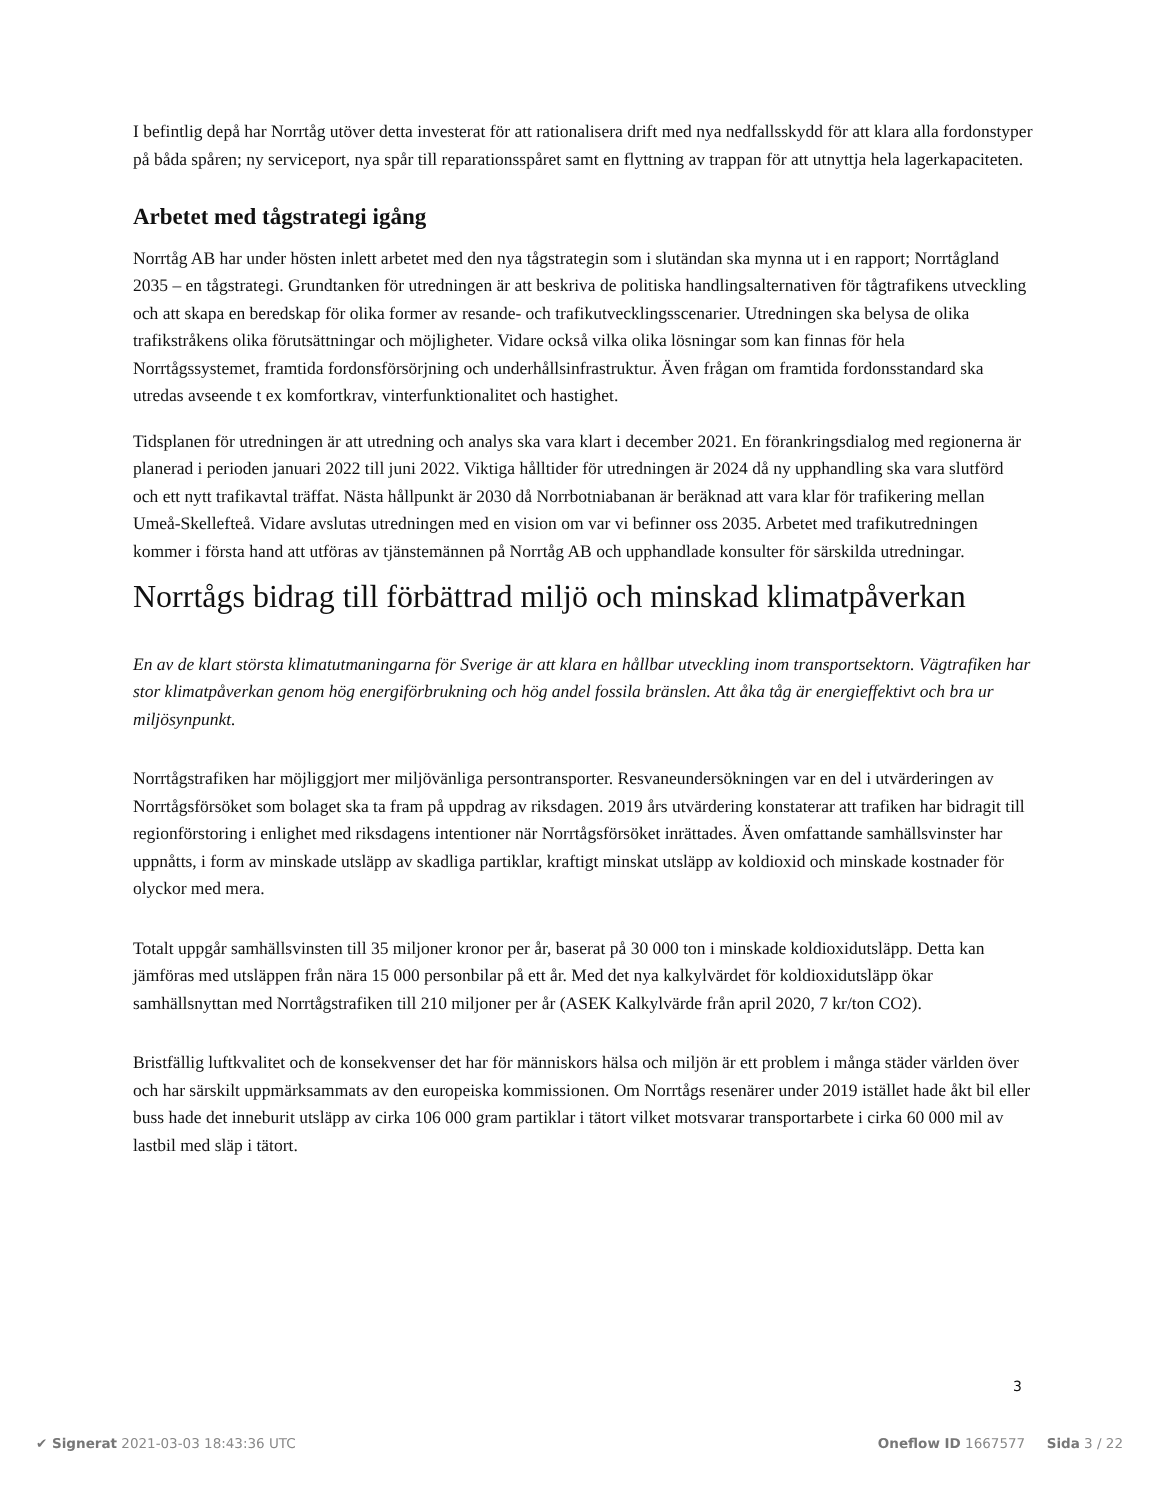I befintlig depå har Norrtåg utöver detta investerat för att rationalisera drift med nya nedfallsskydd för att klara alla fordonstyper på båda spåren; ny serviceport, nya spår till reparationsspåret samt en flyttning av trappan för att utnyttja hela lagerkapaciteten.
Arbetet med tågstrategi igång
Norrtåg AB har under hösten inlett arbetet med den nya tågstrategin som i slutändan ska mynna ut i en rapport; Norrtågland 2035 – en tågstrategi. Grundtanken för utredningen är att beskriva de politiska handlingsalternativen för tågtrafikens utveckling och att skapa en beredskap för olika former av resande- och trafikutvecklingsscenarier. Utredningen ska belysa de olika trafikstråkens olika förutsättningar och möjligheter. Vidare också vilka olika lösningar som kan finnas för hela Norrtågssystemet, framtida fordonsförsörjning och underhållsinfrastruktur. Även frågan om framtida fordonsstandard ska utredas avseende t ex komfortkrav, vinterfunktionalitet och hastighet.
Tidsplanen för utredningen är att utredning och analys ska vara klart i december 2021. En förankringsdialog med regionerna är planerad i perioden januari 2022 till juni 2022. Viktiga hålltider för utredningen är 2024 då ny upphandling ska vara slutförd och ett nytt trafikavtal träffat. Nästa hållpunkt är 2030 då Norrbotniabanan är beräknad att vara klar för trafikering mellan Umeå-Skellefteå. Vidare avslutas utredningen med en vision om var vi befinner oss 2035. Arbetet med trafikutredningen kommer i första hand att utföras av tjänstemännen på Norrtåg AB och upphandlade konsulter för särskilda utredningar.
Norrtågs bidrag till förbättrad miljö och minskad klimatpåverkan
En av de klart största klimatutmaningarna för Sverige är att klara en hållbar utveckling inom transportsektorn. Vägtrafiken har stor klimatpåverkan genom hög energiförbrukning och hög andel fossila bränslen. Att åka tåg är energieffektivt och bra ur miljösynpunkt.
Norrtågstrafiken har möjliggjort mer miljövänliga persontransporter. Resvaneundersökningen var en del i utvärderingen av Norrtågsförsöket som bolaget ska ta fram på uppdrag av riksdagen. 2019 års utvärdering konstaterar att trafiken har bidragit till regionförstoring i enlighet med riksdagens intentioner när Norrtågsförsöket inrättades. Även omfattande samhällsvinster har uppnåtts, i form av minskade utsläpp av skadliga partiklar, kraftigt minskat utsläpp av koldioxid och minskade kostnader för olyckor med mera.
Totalt uppgår samhällsvinsten till 35 miljoner kronor per år, baserat på 30 000 ton i minskade koldioxidutsläpp. Detta kan jämföras med utsläppen från nära 15 000 personbilar på ett år. Med det nya kalkylvärdet för koldioxidutsläpp ökar samhällsnyttan med Norrtågstrafiken till 210 miljoner per år (ASEK Kalkylvärde från april 2020, 7 kr/ton CO2).
Bristfällig luftkvalitet och de konsekvenser det har för människors hälsa och miljön är ett problem i många städer världen över och har särskilt uppmärksammats av den europeiska kommissionen. Om Norrtågs resenärer under 2019 istället hade åkt bil eller buss hade det inneburit utsläpp av cirka 106 000 gram partiklar i tätort vilket motsvarar transportarbete i cirka 60 000 mil av lastbil med släp i tätort.
3
✔ Signerat 2021-03-03 18:43:36 UTC Oneflow ID 1667577 Sida 3 / 22